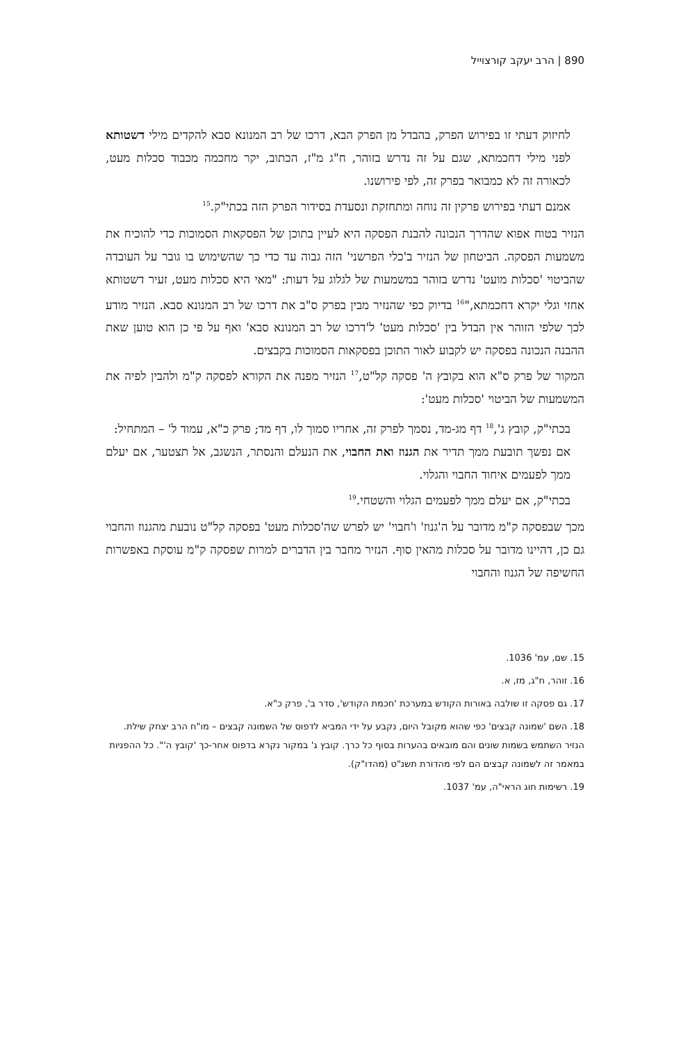890 | הרב יעקב קורצוייל
לחיזוק דעתי זו בפירוש הפרק, בהבדל מן הפרק הבא, דרכו של רב המנונא סבא להקדים מילי דשטותא לפני מילי דחכמתא, שגם על זה נדרש בזוהר, ח"ג מ"ז, הכתוב, יקר מחכמה מכבוד סכלות מעט, לכאורה זה לא כמבואר בפרק זה, לפי פירושנו.
אמנם דעתי בפירוש פרקין זה נוחה ומתחזקת ונסעדת בסידור הפרק הזה בכתי"ק.<sup>15</sup>
הנזיר בטוח אפוא שהדרך הנכונה להבנת הפסקה היא לעיין בתוכן של הפסקאות הסמוכות כדי להוכיח את משמעות הפסקה. הביטחון של הנזיר ב'כלי הפרשני' הזה גבוה עד כדי כך שהשימוש בו גובר על העובדה שהביטוי 'סכלות מועט' נדרש בזוהר במשמעות של לגלוג על דעות: "מאי היא סכלות מעט, זעיר דשטותא אחזי וגלי יקרא דחכמתא,"<sup>16</sup> בדיוק כפי שהנזיר מבין בפרק ס"ב את דרכו של רב המנונא סבא. הנזיר מודע לכך שלפי הזוהר אין הבדל בין 'סכלות מעט' ל'דרכו של רב המנונא סבא' ואף על פי כן הוא טוען שאת ההבנה הנכונה בפסקה יש לקבוע לאור התוכן בפסקאות הסמוכות בקבצים.
המקור של פרק ס"א הוא בקובץ ה' פסקה קל"ט,<sup>17</sup> הנזיר מפנה את הקורא לפסקה ק"מ ולהבין לפיה את המשמעות של הביטוי 'סכלות מעט':
בכתי"ק, קובץ ג',<sup>18</sup> דף מג-מד, נסמך לפרק זה, אחריו סמוך לו, דף מד; פרק כ"א, עמוד ל' – המתחיל:
אם נפשך תובעת ממך תדיר את הגנוז ואת החבוי, את הנעלם והנסתר, הנשגב, אל תצטער, אם יעלם ממך לפעמים איחוד החבוי והגלוי.
בכתי"ק, אם יעלם ממך לפעמים הגלוי והשטחי.<sup>19</sup>
מכך שבפסקה ק"מ מדובר על ה'גנוז' ו'חבוי' יש לפרש שה'סכלות מעט' בפסקה קל"ט נובעת מהגנוז והחבוי גם כן, דהיינו מדובר על סכלות מהאין סוף. הנזיר מחבר בין הדברים למרות שפסקה ק"מ עוסקת באפשרות החשיפה של הגנוז והחבוי
15. שם, עמ' 1036.
16. זוהר, ח"ג, מז, א.
17. גם פסקה זו שולבה באורות הקודש במערכת 'חכמת הקודש', סדר ב', פרק כ"א.
18. השם 'שמונה קבצים' כפי שהוא מקובל היום, נקבע על ידי המביא לדפוס של השמונה קבצים – מו"ח הרב יצחק שילת. הנזיר השתמש בשמות שונים והם מובאים בהערות בסוף כל כרך. קובץ ג' במקור נקרא בדפוס אחר-כך 'קובץ ה'". כל ההפניות במאמר זה לשמונה קבצים הם לפי מהדורת תשנ"ט (מהדו"ק).
19. רשימות חוג הראי"ה, עמ' 1037.